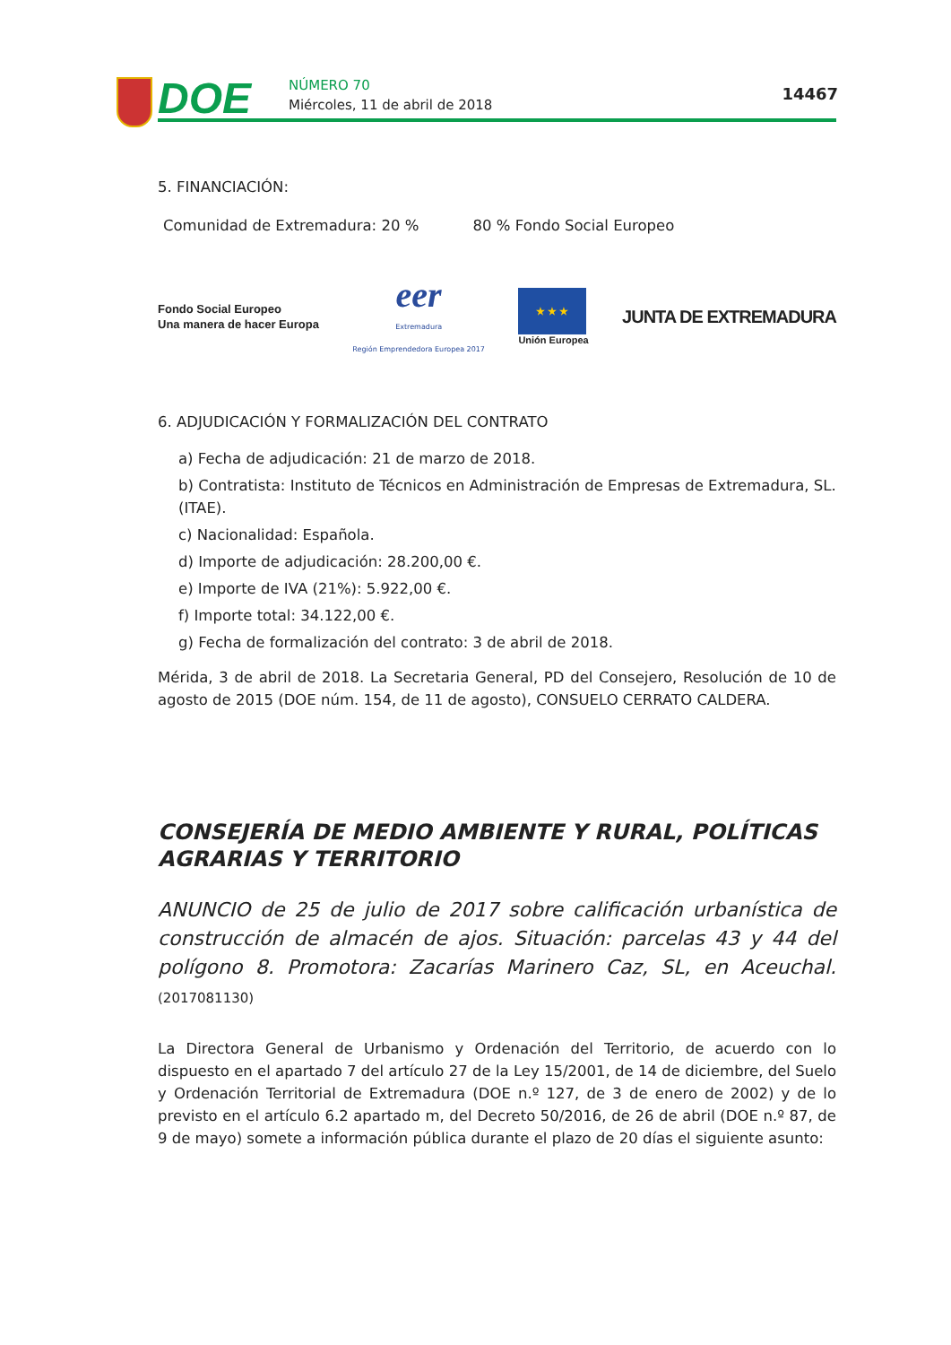DOE NÚMERO 70
Miércoles, 11 de abril de 2018
14467
5. FINANCIACIÓN:
Comunidad de Extremadura: 20 % 80 % Fondo Social Europeo
Fondo Social Europeo
Una manera de hacer Europa
eer
Extremadura
Región Emprendedora Europea 2017
★ ★ ★
Unión Europea
JUNTA DE EXTREMADURA
6. ADJUDICACIÓN Y FORMALIZACIÓN DEL CONTRATO
a) Fecha de adjudicación: 21 de marzo de 2018.
b) Contratista: Instituto de Técnicos en Administración de Empresas de Extremadura, SL. (ITAE).
c) Nacionalidad: Española.
d) Importe de adjudicación: 28.200,00 €.
e) Importe de IVA (21%): 5.922,00 €.
f) Importe total: 34.122,00 €.
g) Fecha de formalización del contrato: 3 de abril de 2018.
Mérida, 3 de abril de 2018. La Secretaria General, PD del Consejero, Resolución de 10 de agosto de 2015 (DOE núm. 154, de 11 de agosto), CONSUELO CERRATO CALDERA.
CONSEJERÍA DE MEDIO AMBIENTE Y RURAL, POLÍTICAS AGRARIAS Y TERRITORIO
ANUNCIO de 25 de julio de 2017 sobre calificación urbanística de construcción de almacén de ajos. Situación: parcelas 43 y 44 del polígono 8. Promotora: Zacarías Marinero Caz, SL, en Aceuchal. (2017081130)
La Directora General de Urbanismo y Ordenación del Territorio, de acuerdo con lo dispuesto en el apartado 7 del artículo 27 de la Ley 15/2001, de 14 de diciembre, del Suelo y Ordenación Territorial de Extremadura (DOE n.º 127, de 3 de enero de 2002) y de lo previsto en el artículo 6.2 apartado m, del Decreto 50/2016, de 26 de abril (DOE n.º 87, de 9 de mayo) somete a información pública durante el plazo de 20 días el siguiente asunto: